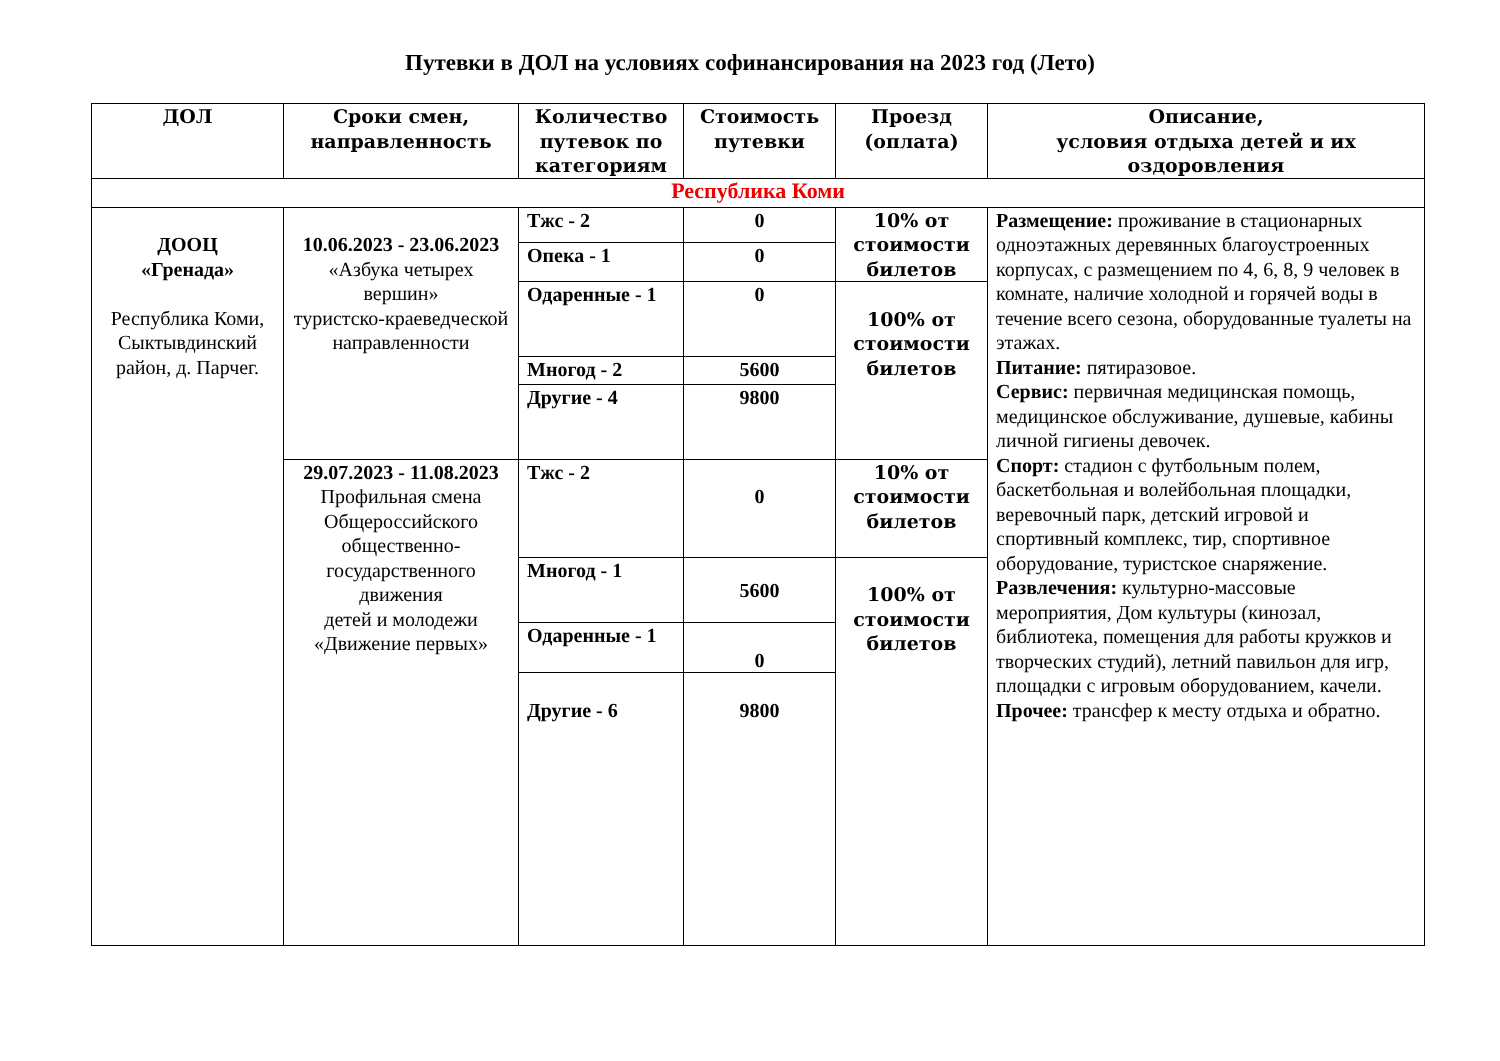Путевки в ДОЛ на условиях софинансирования на 2023 год (Лето)
| ДОЛ | Сроки смен, направленность | Количество путевок по категориям | Стоимость путевки | Проезд (оплата) | Описание, условия отдыха детей и их оздоровления |
| --- | --- | --- | --- | --- | --- |
| Республика Коми | | | | | |
| ДООЦ «Гренада» Республика Коми, Сыктывдинский район, д. Парчег. | 10.06.2023 - 23.06.2023 «Азбука четырех вершин» туристско-краеведческой направленности | Тжс - 2 | 0 | 10% от стоимости билетов | Размещение: проживание в стационарных одноэтажных деревянных благоустроенных корпусах, с размещением по 4, 6, 8, 9 человек в комнате, наличие холодной и горячей воды в течение всего сезона, оборудованные туалеты на этажах. Питание: пятиразовое. Сервис: первичная медицинская помощь, медицинское обслуживание, душевые, кабины личной гигиены девочек. Спорт: стадион с футбольным полем, баскетбольная и волейбольная площадки, веревочный парк, детский игровой и спортивный комплекс, тир, спортивное оборудование, туристское снаряжение. Развлечения: культурно-массовые мероприятия, Дом культуры (кинозал, библиотека, помещения для работы кружков и творческих студий), летний павильон для игр, площадки с игровым оборудованием, качели. Прочее: трансфер к месту отдыха и обратно. |
| | | Опека - 1 | 0 | | |
| | | Одаренные - 1 | 0 | 100% от стоимости билетов | |
| | | Многод - 2 | 5600 | | |
| | | Другие - 4 | 9800 | | |
| | 29.07.2023 - 11.08.2023 Профильная смена Общероссийского общественно-государственного движения детей и молодежи «Движение первых» | Тжс - 2 | 0 | 10% от стоимости билетов | |
| | | Многод - 1 | 5600 | 100% от стоимости билетов | |
| | | Одаренные - 1 | 0 | | |
| | | Другие - 6 | 9800 | | |